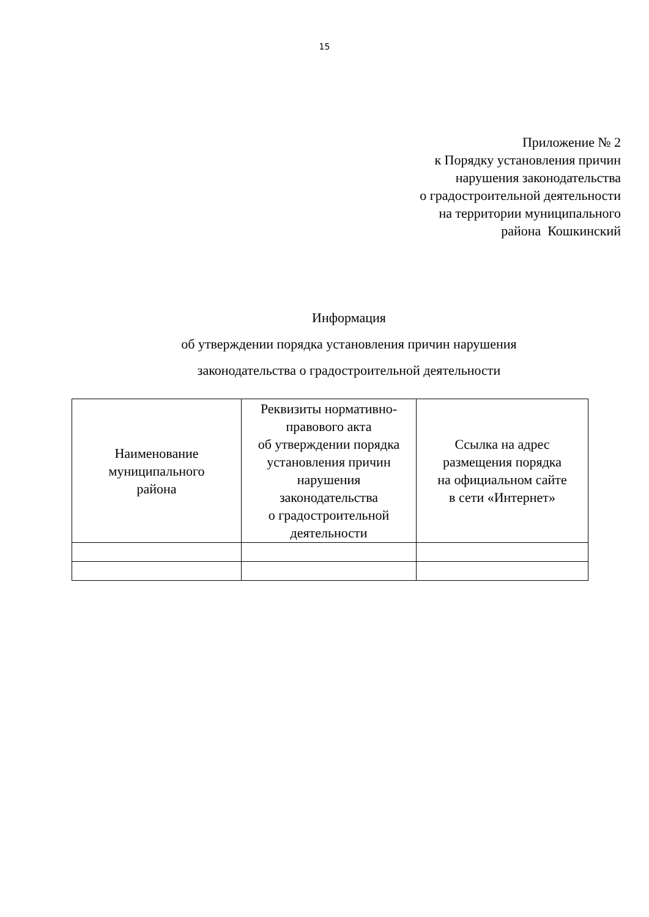15
Приложение № 2
к Порядку установления причин
нарушения законодательства
о градостроительной деятельности
на территории муниципального
района Кошкинский
Информация
об утверждении порядка установления причин нарушения
законодательства о градостроительной деятельности
| Наименование муниципального района | Реквизиты нормативно- правового акта об утверждении порядка установления причин нарушения законодательства о градостроительной деятельности | Ссылка на адрес размещения порядка на официальном сайте в сети «Интернет» |
| --- | --- | --- |